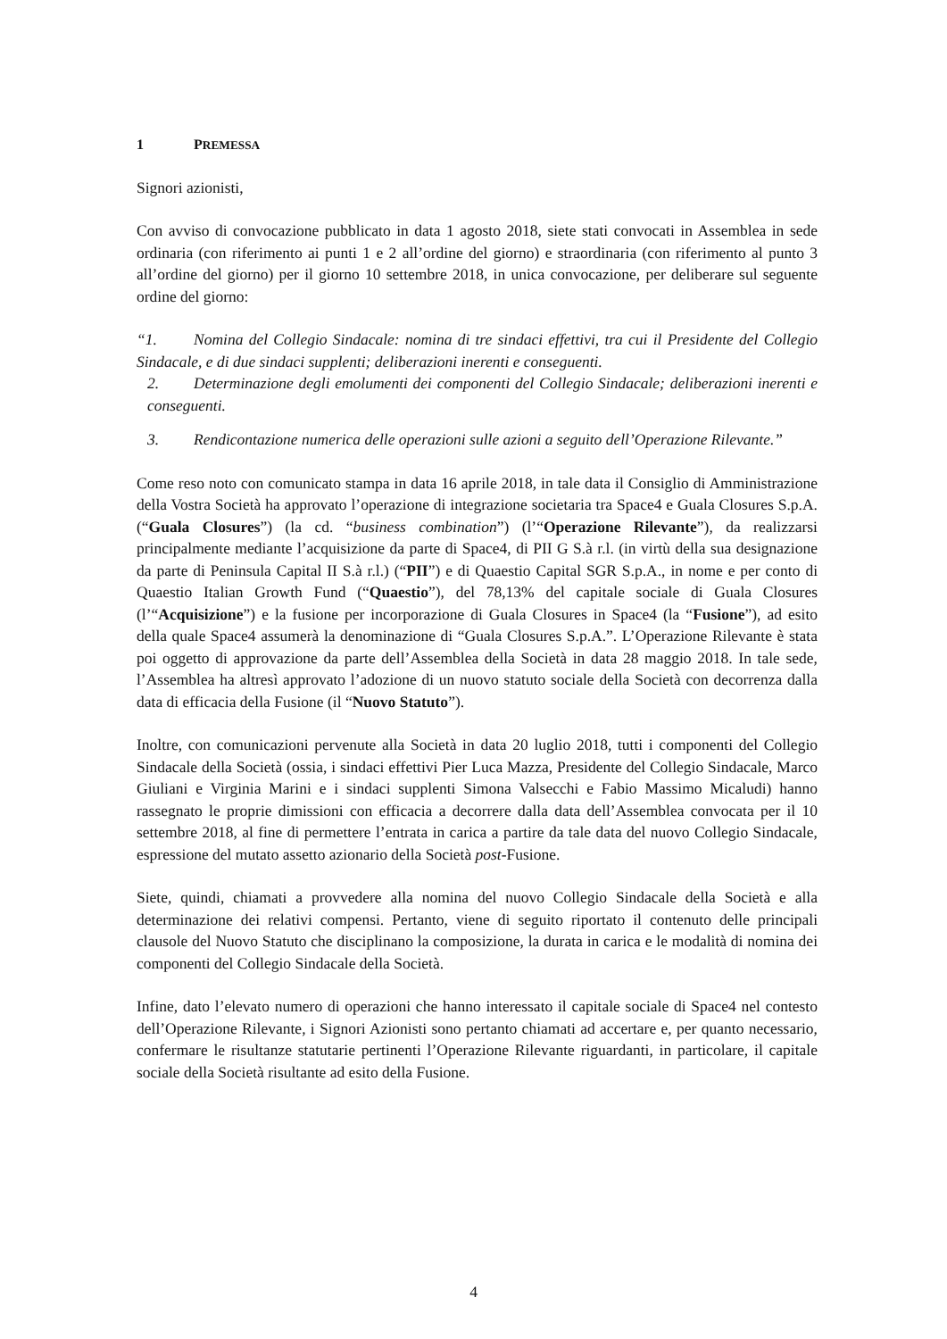1 PREMESSA
Signori azionisti,
Con avviso di convocazione pubblicato in data 1 agosto 2018, siete stati convocati in Assemblea in sede ordinaria (con riferimento ai punti 1 e 2 all’ordine del giorno) e straordinaria (con riferimento al punto 3 all’ordine del giorno) per il giorno 10 settembre 2018, in unica convocazione, per deliberare sul seguente ordine del giorno:
“1. Nomina del Collegio Sindacale: nomina di tre sindaci effettivi, tra cui il Presidente del Collegio Sindacale, e di due sindaci supplenti; deliberazioni inerenti e conseguenti.
2. Determinazione degli emolumenti dei componenti del Collegio Sindacale; deliberazioni inerenti e conseguenti.
3. Rendicontazione numerica delle operazioni sulle azioni a seguito dell’Operazione Rilevante.”
Come reso noto con comunicato stampa in data 16 aprile 2018, in tale data il Consiglio di Amministrazione della Vostra Società ha approvato l’operazione di integrazione societaria tra Space4 e Guala Closures S.p.A. (“Guala Closures”) (la cd. “business combination”) (l’“Operazione Rilevante”), da realizzarsi principalmente mediante l’acquisizione da parte di Space4, di PII G S.à r.l. (in virtù della sua designazione da parte di Peninsula Capital II S.à r.l.) (“PII”) e di Quaestio Capital SGR S.p.A., in nome e per conto di Quaestio Italian Growth Fund (“Quaestio”), del 78,13% del capitale sociale di Guala Closures (l’“Acquisizione”) e la fusione per incorporazione di Guala Closures in Space4 (la “Fusione”), ad esito della quale Space4 assumerà la denominazione di “Guala Closures S.p.A.”. L’Operazione Rilevante è stata poi oggetto di approvazione da parte dell’Assemblea della Società in data 28 maggio 2018. In tale sede, l’Assemblea ha altresì approvato l’adozione di un nuovo statuto sociale della Società con decorrenza dalla data di efficacia della Fusione (il “Nuovo Statuto”).
Inoltre, con comunicazioni pervenute alla Società in data 20 luglio 2018, tutti i componenti del Collegio Sindacale della Società (ossia, i sindaci effettivi Pier Luca Mazza, Presidente del Collegio Sindacale, Marco Giuliani e Virginia Marini e i sindaci supplenti Simona Valsecchi e Fabio Massimo Micaludi) hanno rassegnato le proprie dimissioni con efficacia a decorrere dalla data dell’Assemblea convocata per il 10 settembre 2018, al fine di permettere l’entrata in carica a partire da tale data del nuovo Collegio Sindacale, espressione del mutato assetto azionario della Società post-Fusione.
Siete, quindi, chiamati a provvedere alla nomina del nuovo Collegio Sindacale della Società e alla determinazione dei relativi compensi. Pertanto, viene di seguito riportato il contenuto delle principali clausole del Nuovo Statuto che disciplinano la composizione, la durata in carica e le modalità di nomina dei componenti del Collegio Sindacale della Società.
Infine, dato l’elevato numero di operazioni che hanno interessato il capitale sociale di Space4 nel contesto dell’Operazione Rilevante, i Signori Azionisti sono pertanto chiamati ad accertare e, per quanto necessario, confermare le risultanze statutarie pertinenti l’Operazione Rilevante riguardanti, in particolare, il capitale sociale della Società risultante ad esito della Fusione.
4